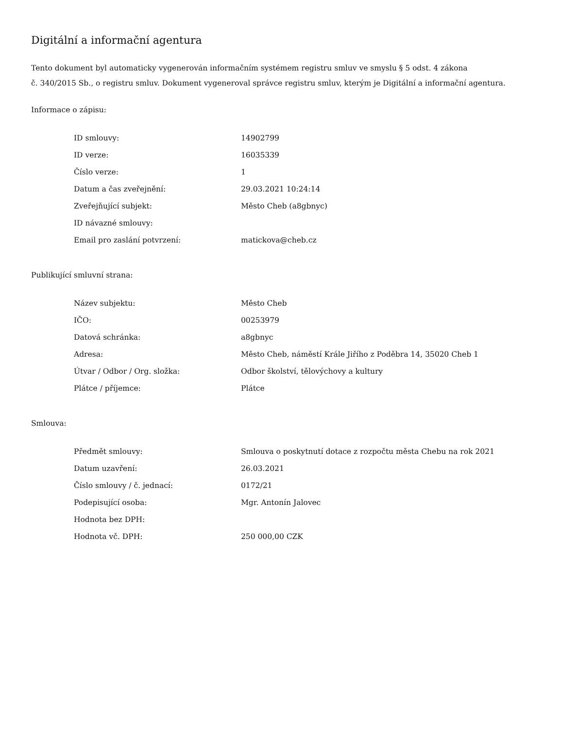Digitální a informační agentura
Tento dokument byl automaticky vygenerován informačním systémem registru smluv ve smyslu § 5 odst. 4 zákona
č. 340/2015 Sb., o registru smluv. Dokument vygeneroval správce registru smluv, kterým je Digitální a informační agentura.
Informace o zápisu:
| ID smlouvy: | 14902799 |
| ID verze: | 16035339 |
| Číslo verze: | 1 |
| Datum a čas zveřejnění: | 29.03.2021 10:24:14 |
| Zveřejňující subjekt: | Město Cheb (a8gbnyc) |
| ID návazné smlouvy: | |
| Email pro zaslání potvrzení: | matickova@cheb.cz |
Publikující smluvní strana:
| Název subjektu: | Město Cheb |
| IČO: | 00253979 |
| Datová schránka: | a8gbnyc |
| Adresa: | Město Cheb, náměstí Krále Jiřího z Poděbra 14, 35020 Cheb 1 |
| Útvar / Odbor / Org. složka: | Odbor školství, tělovýchovy a kultury |
| Plátce / příjemce: | Plátce |
Smlouva:
| Předmět smlouvy: | Smlouva o poskytnutí dotace z rozpočtu města Chebu na rok 2021 |
| Datum uzavření: | 26.03.2021 |
| Číslo smlouvy / č. jednací: | 0172/21 |
| Podepisující osoba: | Mgr. Antonín Jalovec |
| Hodnota bez DPH: | |
| Hodnota vč. DPH: | 250 000,00 CZK |